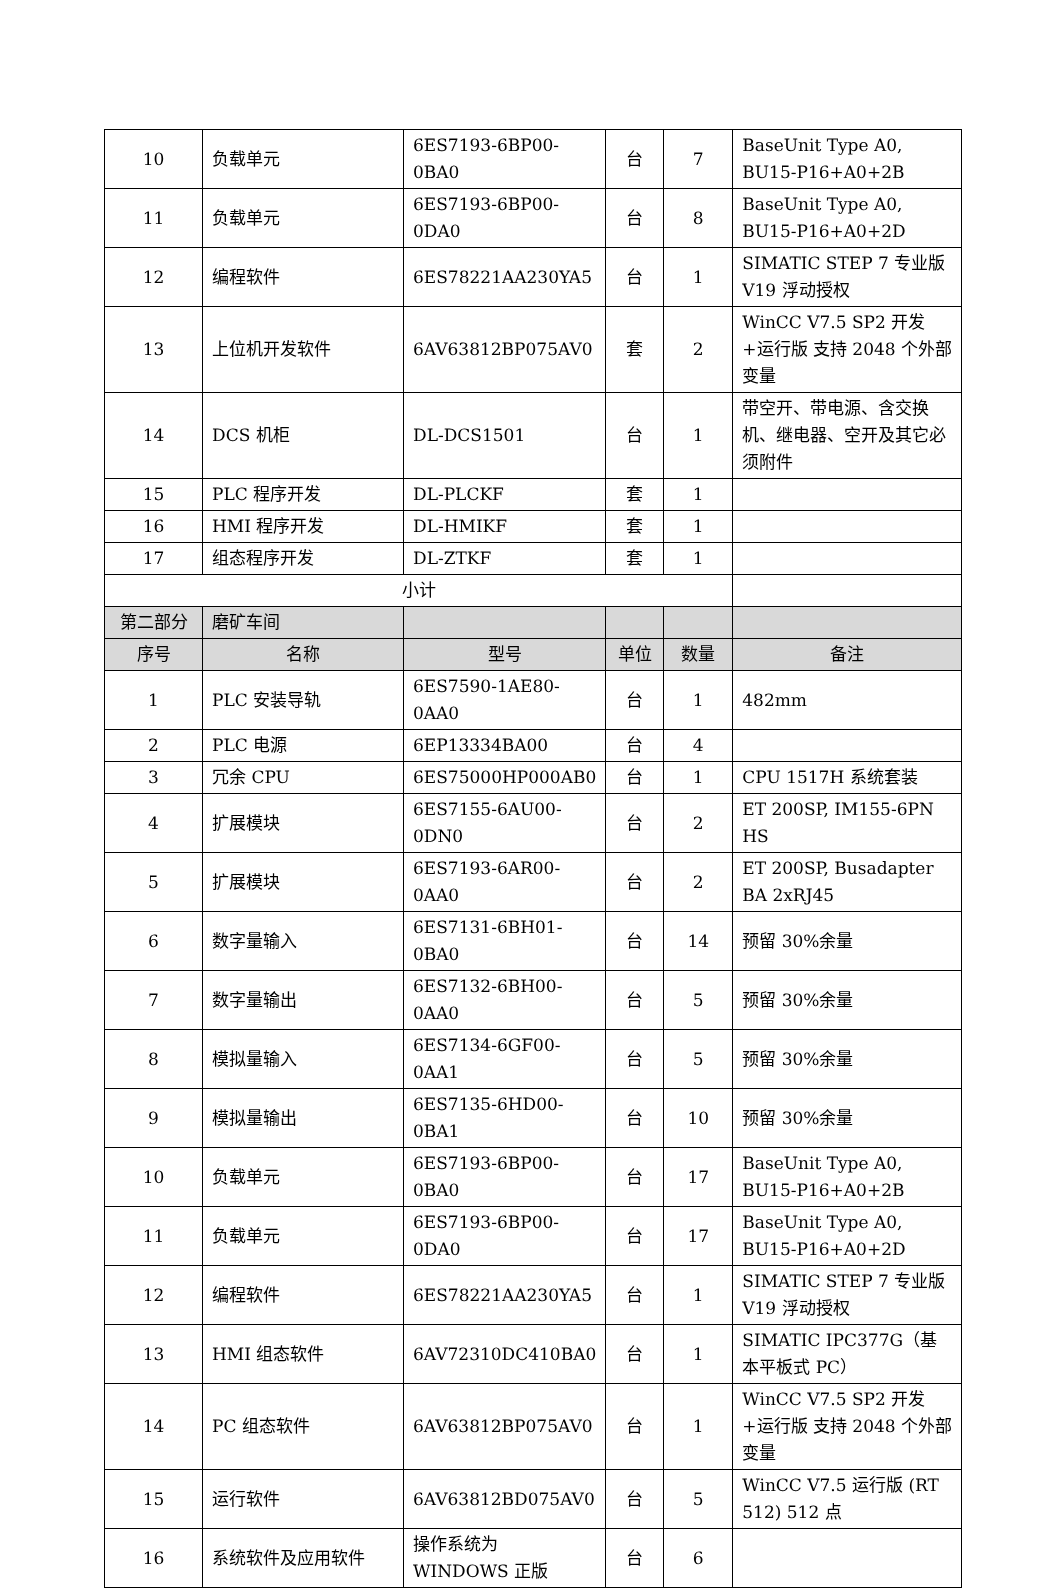| 10 | 负载单元 | 6ES7193-6BP00-0BA0 | 台 | 7 | BaseUnit Type A0, BU15-P16+A0+2B |
| 11 | 负载单元 | 6ES7193-6BP00-0DA0 | 台 | 8 | BaseUnit Type A0, BU15-P16+A0+2D |
| 12 | 编程软件 | 6ES78221AA230YA5 | 台 | 1 | SIMATIC STEP 7 专业版 V19 浮动授权 |
| 13 | 上位机开发软件 | 6AV63812BP075AV0 | 套 | 2 | WinCC V7.5 SP2 开发+运行版 支持 2048 个外部变量 |
| 14 | DCS 机柜 | DL-DCS1501 | 台 | 1 | 带空开、带电源、含交换机、继电器、空开及其它必须附件 |
| 15 | PLC 程序开发 | DL-PLCKF | 套 | 1 | |
| 16 | HMI 程序开发 | DL-HMIKF | 套 | 1 | |
| 17 | 组态程序开发 | DL-ZTKF | 套 | 1 | |
| 小计 | | | | | |
| 第二部分 | 磨矿车间 | | | | |
| 序号 | 名称 | 型号 | 单位 | 数量 | 备注 |
| 1 | PLC 安装导轨 | 6ES7590-1AE80-0AA0 | 台 | 1 | 482mm |
| 2 | PLC 电源 | 6EP13334BA00 | 台 | 4 | |
| 3 | 冗余 CPU | 6ES75000HP000AB0 | 台 | 1 | CPU 1517H 系统套装 |
| 4 | 扩展模块 | 6ES7155-6AU00-0DN0 | 台 | 2 | ET 200SP, IM155-6PN HS |
| 5 | 扩展模块 | 6ES7193-6AR00-0AA0 | 台 | 2 | ET 200SP, Busadapter BA 2xRJ45 |
| 6 | 数字量输入 | 6ES7131-6BH01-0BA0 | 台 | 14 | 预留 30%余量 |
| 7 | 数字量输出 | 6ES7132-6BH00-0AA0 | 台 | 5 | 预留 30%余量 |
| 8 | 模拟量输入 | 6ES7134-6GF00-0AA1 | 台 | 5 | 预留 30%余量 |
| 9 | 模拟量输出 | 6ES7135-6HD00-0BA1 | 台 | 10 | 预留 30%余量 |
| 10 | 负载单元 | 6ES7193-6BP00-0BA0 | 台 | 17 | BaseUnit Type A0, BU15-P16+A0+2B |
| 11 | 负载单元 | 6ES7193-6BP00-0DA0 | 台 | 17 | BaseUnit Type A0, BU15-P16+A0+2D |
| 12 | 编程软件 | 6ES78221AA230YA5 | 台 | 1 | SIMATIC STEP 7 专业版 V19 浮动授权 |
| 13 | HMI 组态软件 | 6AV72310DC410BA0 | 台 | 1 | SIMATIC IPC377G（基本平板式 PC） |
| 14 | PC 组态软件 | 6AV63812BP075AV0 | 台 | 1 | WinCC V7.5 SP2 开发+运行版 支持 2048 个外部变量 |
| 15 | 运行软件 | 6AV63812BD075AV0 | 台 | 5 | WinCC V7.5 运行版 (RT 512) 512 点 |
| 16 | 系统软件及应用软件 | 操作系统为 WINDOWS 正版 | 台 | 6 | |